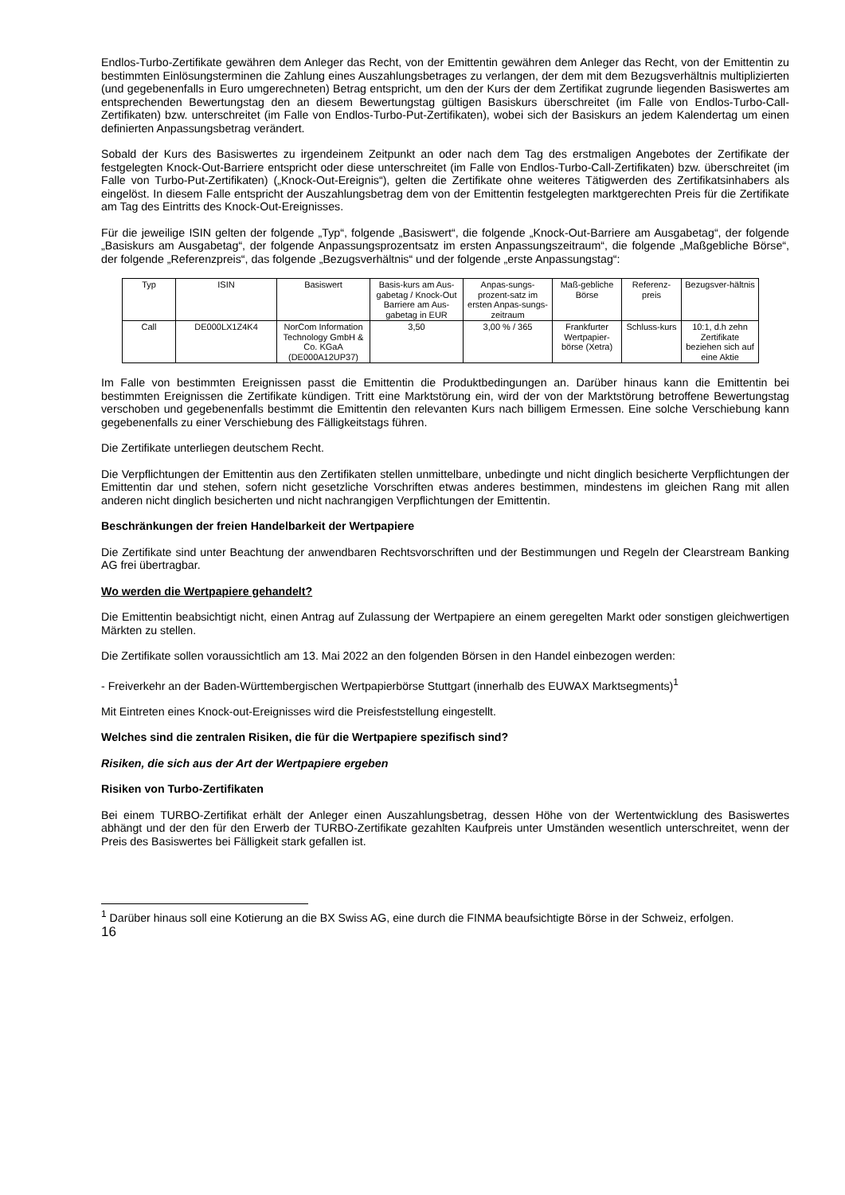Endlos-Turbo-Zertifikate gewähren dem Anleger das Recht, von der Emittentin gewähren dem Anleger das Recht, von der Emittentin zu bestimmten Einlösungsterminen die Zahlung eines Auszahlungsbetrages zu verlangen, der dem mit dem Bezugsverhältnis multiplizierten (und gegebenenfalls in Euro umgerechneten) Betrag entspricht, um den der Kurs der dem Zertifikat zugrunde liegenden Basiswertes am entsprechenden Bewertungstag den an diesem Bewertungstag gültigen Basiskurs überschreitet (im Falle von Endlos-Turbo-Call-Zertifikaten) bzw. unterschreitet (im Falle von Endlos-Turbo-Put-Zertifikaten), wobei sich der Basiskurs an jedem Kalendertag um einen definierten Anpassungsbetrag verändert.
Sobald der Kurs des Basiswertes zu irgendeinem Zeitpunkt an oder nach dem Tag des erstmaligen Angebotes der Zertifikate der festgelegten Knock-Out-Barriere entspricht oder diese unterschreitet (im Falle von Endlos-Turbo-Call-Zertifikaten) bzw. überschreitet (im Falle von Turbo-Put-Zertifikaten) („Knock-Out-Ereignis“), gelten die Zertifikate ohne weiteres Tätigwerden des Zertifikatsinhabers als eingelöst. In diesem Falle entspricht der Auszahlungsbetrag dem von der Emittentin festgelegten marktgerechten Preis für die Zertifikate am Tag des Eintritts des Knock-Out-Ereignisses.
Für die jeweilige ISIN gelten der folgende „Typ“, folgende „Basiswert“, die folgende „Knock-Out-Barriere am Ausgabetag“, der folgende „Basiskurs am Ausgabetag“, der folgende Anpassungsprozentsatz im ersten Anpassungszeitraum“, die folgende „Maßgebliche Börse“, der folgende „Referenzpreis“, das folgende „Bezugsverhältnis“ und der folgende „erste Anpassungstag“:
| Typ | ISIN | Basiswert | Basis-kurs am Aus-gabetag / Knock-Out Barriere am Aus-gabetag in EUR | Anpas-sungs-prozent-satz im ersten Anpas-sungs-zeitraum | Maß-gebliche Börse | Referenz-preis | Bezugsver-hältnis |
| --- | --- | --- | --- | --- | --- | --- | --- |
| Call | DE000LX1Z4K4 | NorCom Information Technology GmbH & Co. KGaA (DE000A12UP37) | 3,50 | 3,00 % / 365 | Frankfurter Wertpapier-börse (Xetra) | Schluss-kurs | 10:1, d.h zehn Zertifikate beziehen sich auf eine Aktie |
Im Falle von bestimmten Ereignissen passt die Emittentin die Produktbedingungen an. Darüber hinaus kann die Emittentin bei bestimmten Ereignissen die Zertifikate kündigen. Tritt eine Marktstörung ein, wird der von der Marktstörung betroffene Bewertungstag verschoben und gegebenenfalls bestimmt die Emittentin den relevanten Kurs nach billigem Ermessen. Eine solche Verschiebung kann gegebenenfalls zu einer Verschiebung des Fälligkeitstags führen.
Die Zertifikate unterliegen deutschem Recht.
Die Verpflichtungen der Emittentin aus den Zertifikaten stellen unmittelbare, unbedingte und nicht dinglich besicherte Verpflichtungen der Emittentin dar und stehen, sofern nicht gesetzliche Vorschriften etwas anderes bestimmen, mindestens im gleichen Rang mit allen anderen nicht dinglich besicherten und nicht nachrangigen Verpflichtungen der Emittentin.
Beschränkungen der freien Handelbarkeit der Wertpapiere
Die Zertifikate sind unter Beachtung der anwendbaren Rechtsvorschriften und der Bestimmungen und Regeln der Clearstream Banking AG frei übertragbar.
Wo werden die Wertpapiere gehandelt?
Die Emittentin beabsichtigt nicht, einen Antrag auf Zulassung der Wertpapiere an einem geregelten Markt oder sonstigen gleichwertigen Märkten zu stellen.
Die Zertifikate sollen voraussichtlich am 13. Mai 2022 an den folgenden Börsen in den Handel einbezogen werden:
- Freiverkehr an der Baden-Württembergischen Wertpapierbörse Stuttgart (innerhalb des EUWAX Marktsegments)<sup>1</sup>
Mit Eintreten eines Knock-out-Ereignisses wird die Preisfeststellung eingestellt.
Welches sind die zentralen Risiken, die für die Wertpapiere spezifisch sind?
Risiken, die sich aus der Art der Wertpapiere ergeben
Risiken von Turbo-Zertifikaten
Bei einem TURBO-Zertifikat erhält der Anleger einen Auszahlungsbetrag, dessen Höhe von der Wertentwicklung des Basiswertes abhängt und der den für den Erwerb der TURBO-Zertifikate gezahlten Kaufpreis unter Umständen wesentlich unterschreitet, wenn der Preis des Basiswertes bei Fälligkeit stark gefallen ist.
<sup>1</sup> Darüber hinaus soll eine Kotierung an die BX Swiss AG, eine durch die FINMA beaufsichtigte Börse in der Schweiz, erfolgen.
16